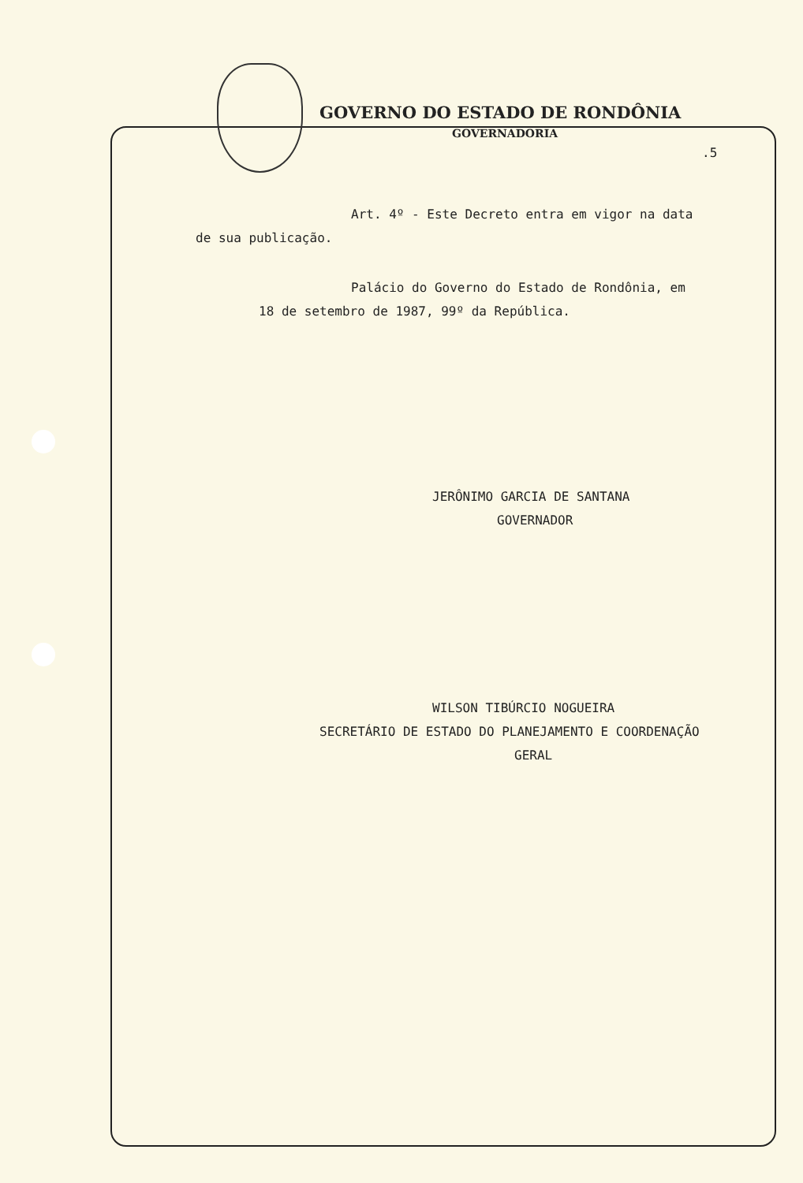GOVERNO DO ESTADO DE RONDÔNIA
GOVERNADORIA
.5
Art. 4º - Este Decreto entra em vigor na data
de sua publicação.
Palácio do Governo do Estado de Rondônia, em
18 de setembro de 1987, 99º da República.
JERÔNIMO GARCIA DE SANTANA
GOVERNADOR
WILSON TIBÚRCIO NOGUEIRA
SECRETÁRIO DE ESTADO DO PLANEJAMENTO E COORDENAÇÃO
GERAL